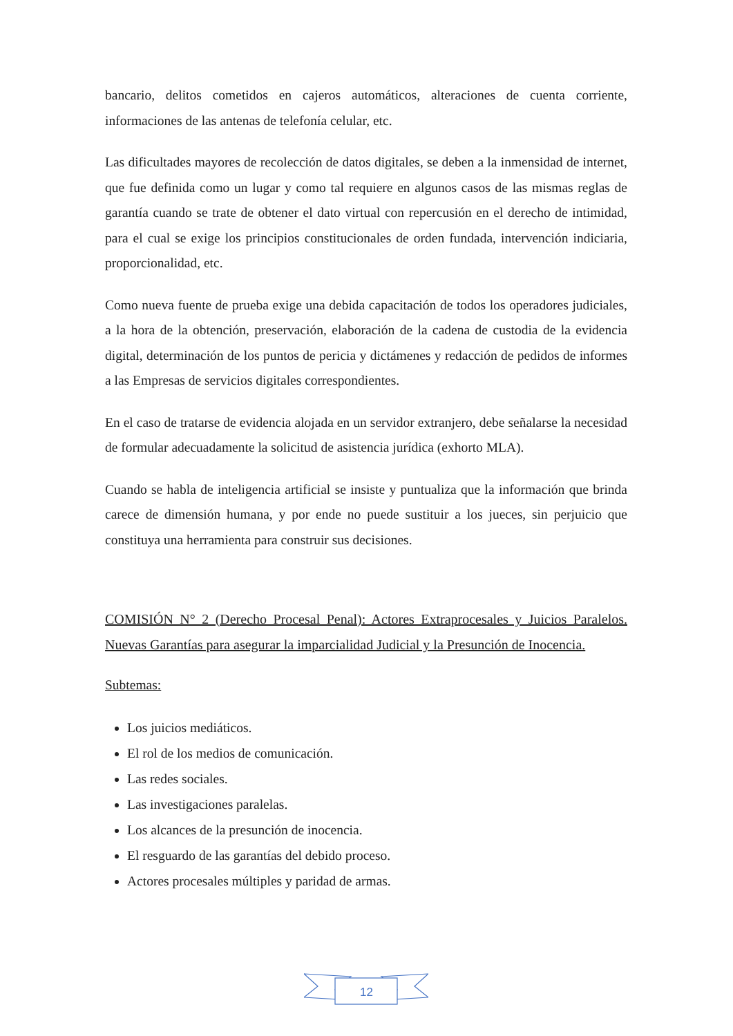bancario, delitos cometidos en cajeros automáticos, alteraciones de cuenta corriente, informaciones de las antenas de telefonía celular, etc.
Las dificultades mayores de recolección de datos digitales, se deben a la inmensidad de internet, que fue definida como un lugar y como tal requiere en algunos casos de las mismas reglas de garantía cuando se trate de obtener el dato virtual con repercusión en el derecho de intimidad, para el cual se exige los principios constitucionales de orden fundada, intervención indiciaria, proporcionalidad, etc.
Como nueva fuente de prueba exige una debida capacitación de todos los operadores judiciales, a la hora de la obtención, preservación, elaboración de la cadena de custodia de la evidencia digital, determinación de los puntos de pericia y dictámenes y redacción de pedidos de informes a las Empresas de servicios digitales correspondientes.
En el caso de tratarse de evidencia alojada en un servidor extranjero, debe señalarse la necesidad de formular adecuadamente la solicitud de asistencia jurídica (exhorto MLA).
Cuando se habla de inteligencia artificial se insiste y puntualiza que la información que brinda carece de dimensión humana, y por ende no puede sustituir a los jueces, sin perjuicio que constituya una herramienta para construir sus decisiones.
COMISIÓN N° 2 (Derecho Procesal Penal): Actores Extraprocesales y Juicios Paralelos. Nuevas Garantías para asegurar la imparcialidad Judicial y la Presunción de Inocencia.
Subtemas:
Los juicios mediáticos.
El rol de los medios de comunicación.
Las redes sociales.
Las investigaciones paralelas.
Los alcances de la presunción de inocencia.
El resguardo de las garantías del debido proceso.
Actores procesales múltiples y paridad de armas.
12